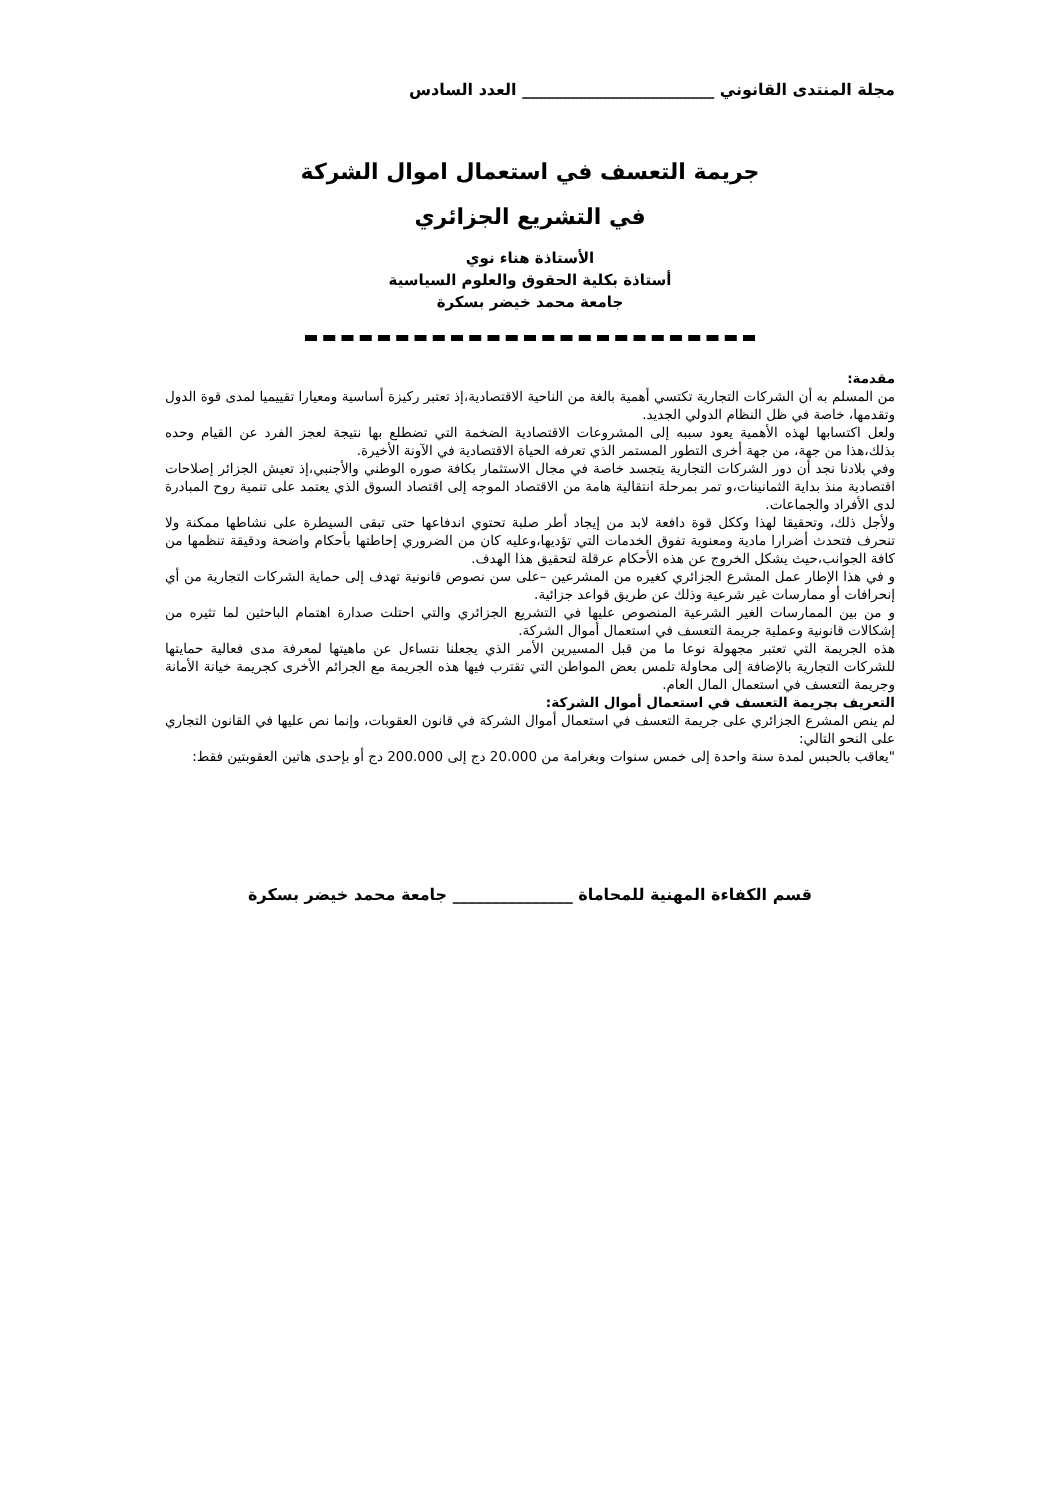مجلة المنتدى القانوني ________________________ العدد السادس
جريمة التعسف في استعمال اموال الشركة
في التشريع الجزائري
الأستاذة هناء نوي
أستاذة بكلية الحقوق والعلوم السياسية
جامعة محمد خيضر بسكرة
مقدمة:
من المسلم به أن الشركات التجارية تكتسي أهمية بالغة من الناحية الاقتصادية،إذ تعتبر ركيزة أساسية ومعيارا تقييميا لمدى قوة الدول وتقدمها، خاصة في ظل النظام الدولي الجديد.
ولعل اكتسابها لهذه الأهمية يعود سببه إلى المشروعات الاقتصادية الضخمة التي تضطلع بها نتيجة لعجز الفرد عن القيام وحده بذلك،هذا من جهة، من جهة أخرى التطور المستمر الذي تعرفه الحياة الاقتصادية في الآونة الأخيرة.
وفي بلادنا نجد أن دور الشركات التجارية يتجسد خاصة في مجال الاستثمار بكافة صوره الوطني والأجنبي،إذ تعيش الجزائر إصلاحات اقتصادية منذ بداية الثمانينات،و تمر بمرحلة انتقالية هامة من الاقتصاد الموجه إلى اقتصاد السوق الذي يعتمد على تنمية روح المبادرة لدى الأفراد والجماعات.
ولأجل ذلك، وتحقيقا لهذا وككل قوة دافعة لابد من إيجاد أطر صلبة تحتوي اندفاعها حتى تبقى السيطرة على نشاطها ممكنة ولا تنحرف فتحدث أضرارا مادية ومعنوية تفوق الخدمات التي تؤديها،وعليه كان من الضروري إحاطتها بأحكام واضحة ودقيقة تنظمها من كافة الجوانب،حيث يشكل الخروج عن هذه الأحكام عرقلة لتحقيق هذا الهدف.
و في هذا الإطار عمل المشرع الجزائري كغيره من المشرعين –على سن نصوص قانونية تهدف إلى حماية الشركات التجارية من أي إنحرافات أو ممارسات غير شرعية وذلك عن طريق قواعد جزائية.
و من بين الممارسات الغير الشرعية المنصوص عليها في التشريع الجزائري والتي احتلت صدارة اهتمام الباحثين لما تثيره من إشكالات قانونية وعملية جريمة التعسف في استعمال أموال الشركة.
هذه الجريمة التي تعتبر مجهولة نوعا ما من قبل المسيرين الأمر الذي يجعلنا نتساءل عن ماهيتها لمعرفة مدى فعالية حمايتها للشركات التجارية بالإضافة إلى محاولة تلمس بعض المواطن التي تقترب فيها هذه الجريمة مع الجرائم الأخرى كجريمة خيانة الأمانة وجريمة التعسف في استعمال المال العام.
التعريف بجريمة التعسف في استعمال أموال الشركة:
لم ينص المشرع الجزائري على جريمة التعسف في استعمال أموال الشركة في قانون العقوبات، وإنما نص عليها في القانون التجاري على النحو التالي:
"يعاقب بالحبس لمدة سنة واحدة إلى خمس سنوات وبغرامة من 20.000 دج إلى 200.000 دج أو بإحدى هاتين العقوبتين فقط:
قسم الكفاءة المهنية للمحاماة _______________ جامعة محمد خيضر بسكرة